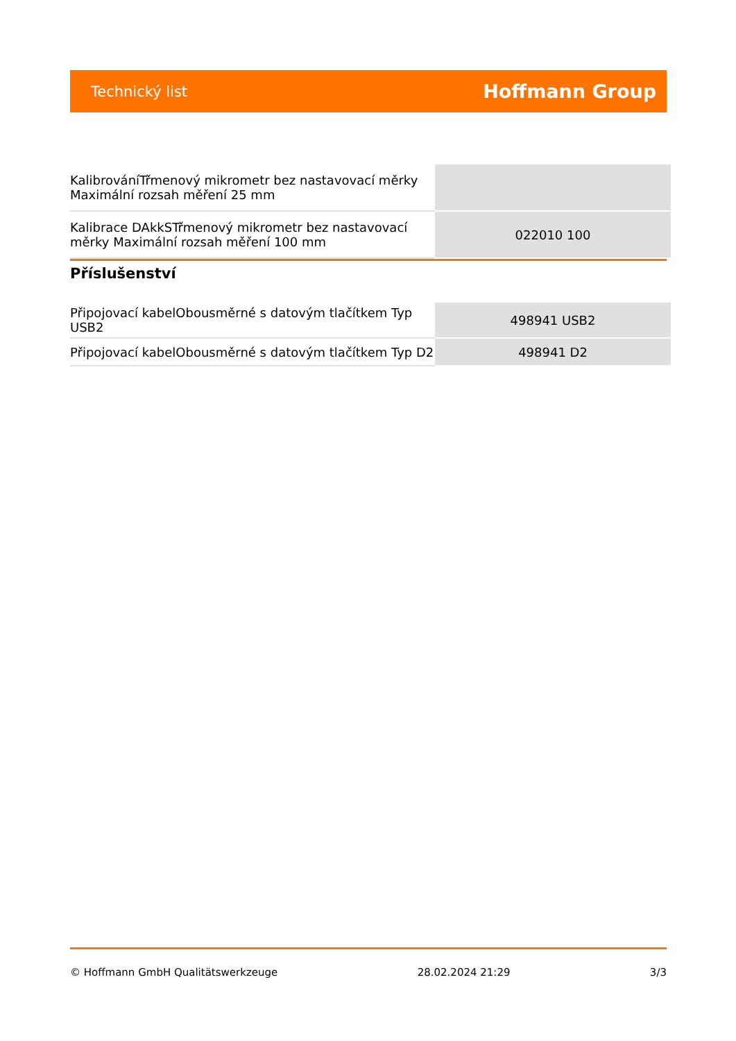Technický list Hoffmann Group
| KalibrováníTřmenový mikrometr bez nastavovací měrky Maximální rozsah měření 25 mm | |
| Kalibrace DAkkSTřmenový mikrometr bez nastavovací měrky Maximální rozsah měření 100 mm | 022010 100 |
Příslušenství
| Připojovací kabelObousměrné s datovým tlačítkem Typ USB2 | 498941 USB2 |
| Připojovací kabelObousměrné s datovým tlačítkem Typ D2 | 498941 D2 |
© Hoffmann GmbH Qualitätswerkzeuge 28.02.2024 21:29 3/3